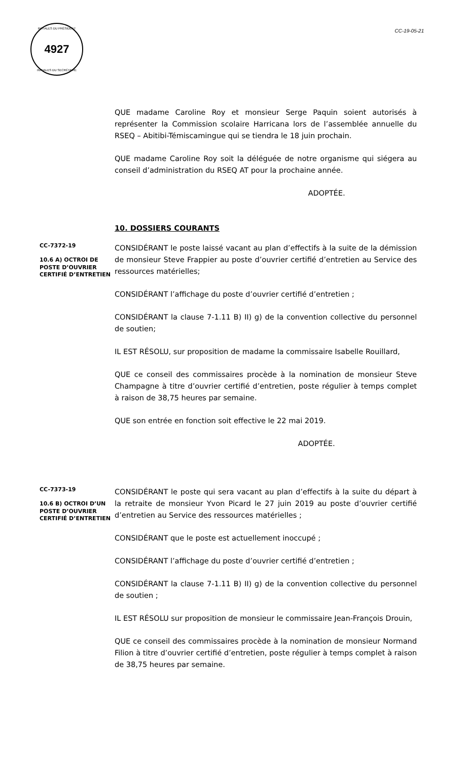INITIALES DU PRÉSIDENT
4927
INITIALES DU SECRÉTAIRE
CC-19-05-21
QUE madame Caroline Roy et monsieur Serge Paquin soient autorisés à représenter la Commission scolaire Harricana lors de l’assemblée annuelle du RSEQ – Abitibi-Témiscamingue qui se tiendra le 18 juin prochain.
QUE madame Caroline Roy soit la déléguée de notre organisme qui siégera au conseil d’administration du RSEQ AT pour la prochaine année.
ADOPTÉE.
10. DOSSIERS COURANTS
CC-7372-19
10.6 A) OCTROI DE POSTE D’OUVRIER CERTIFIÉ D’ENTRETIEN
CONSIDÉRANT le poste laissé vacant au plan d’effectifs à la suite de la démission de monsieur Steve Frappier au poste d’ouvrier certifié d’entretien au Service des ressources matérielles;
CONSIDÉRANT l’affichage du poste d’ouvrier certifié d’entretien ;
CONSIDÉRANT la clause 7-1.11 B) II) g) de la convention collective du personnel de soutien;
IL EST RÉSOLU, sur proposition de madame la commissaire Isabelle Rouillard,
QUE ce conseil des commissaires procède à la nomination de monsieur Steve Champagne à titre d’ouvrier certifié d’entretien, poste régulier à temps complet à raison de 38,75 heures par semaine.
QUE son entrée en fonction soit effective le 22 mai 2019.
ADOPTÉE.
CC-7373-19
10.6 B) OCTROI D’UN POSTE D’OUVRIER CERTIFIÉ D’ENTRETIEN
CONSIDÉRANT le poste qui sera vacant au plan d’effectifs à la suite du départ à la retraite de monsieur Yvon Picard le 27 juin 2019 au poste d’ouvrier certifié d’entretien au Service des ressources matérielles ;
CONSIDÉRANT que le poste est actuellement inoccupé ;
CONSIDÉRANT l’affichage du poste d’ouvrier certifié d’entretien ;
CONSIDÉRANT la clause 7-1.11 B) II) g) de la convention collective du personnel de soutien ;
IL EST RÉSOLU sur proposition de monsieur le commissaire Jean-François Drouin,
QUE ce conseil des commissaires procède à la nomination de monsieur Normand Filion à titre d’ouvrier certifié d’entretien, poste régulier à temps complet à raison de 38,75 heures par semaine.